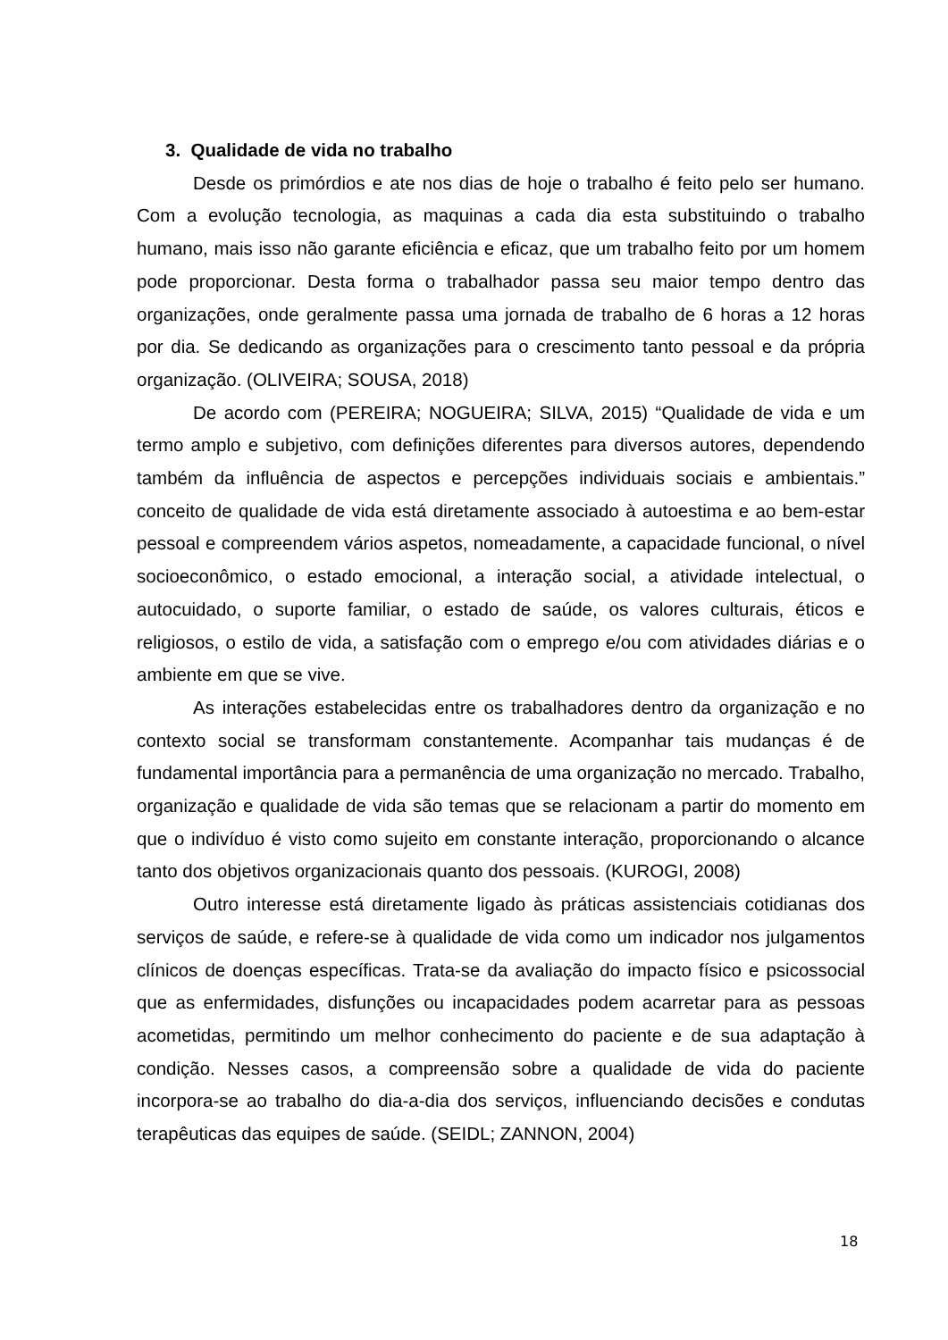3. Qualidade de vida no trabalho
Desde os primórdios e ate nos dias de hoje o trabalho é feito pelo ser humano. Com a evolução tecnologia, as maquinas a cada dia esta substituindo o trabalho humano, mais isso não garante eficiência e eficaz, que um trabalho feito por um homem pode proporcionar. Desta forma o trabalhador passa seu maior tempo dentro das organizações, onde geralmente passa uma jornada de trabalho de 6 horas a 12 horas por dia. Se dedicando as organizações para o crescimento tanto pessoal e da própria organização. (OLIVEIRA; SOUSA, 2018)
De acordo com (PEREIRA; NOGUEIRA; SILVA, 2015) “Qualidade de vida e um termo amplo e subjetivo, com definições diferentes para diversos autores, dependendo também da influência de aspectos e percepções individuais sociais e ambientais.” conceito de qualidade de vida está diretamente associado à autoestima e ao bem-estar pessoal e compreendem vários aspetos, nomeadamente, a capacidade funcional, o nível socioeconômico, o estado emocional, a interação social, a atividade intelectual, o autocuidado, o suporte familiar, o estado de saúde, os valores culturais, éticos e religiosos, o estilo de vida, a satisfação com o emprego e/ou com atividades diárias e o ambiente em que se vive.
As interações estabelecidas entre os trabalhadores dentro da organização e no contexto social se transformam constantemente. Acompanhar tais mudanças é de fundamental importância para a permanência de uma organização no mercado. Trabalho, organização e qualidade de vida são temas que se relacionam a partir do momento em que o indivíduo é visto como sujeito em constante interação, proporcionando o alcance tanto dos objetivos organizacionais quanto dos pessoais. (KUROGI, 2008)
Outro interesse está diretamente ligado às práticas assistenciais cotidianas dos serviços de saúde, e refere-se à qualidade de vida como um indicador nos julgamentos clínicos de doenças específicas. Trata-se da avaliação do impacto físico e psicossocial que as enfermidades, disfunções ou incapacidades podem acarretar para as pessoas acometidas, permitindo um melhor conhecimento do paciente e de sua adaptação à condição. Nesses casos, a compreensão sobre a qualidade de vida do paciente incorpora-se ao trabalho do dia-a-dia dos serviços, influenciando decisões e condutas terapêuticas das equipes de saúde. (SEIDL; ZANNON, 2004)
18